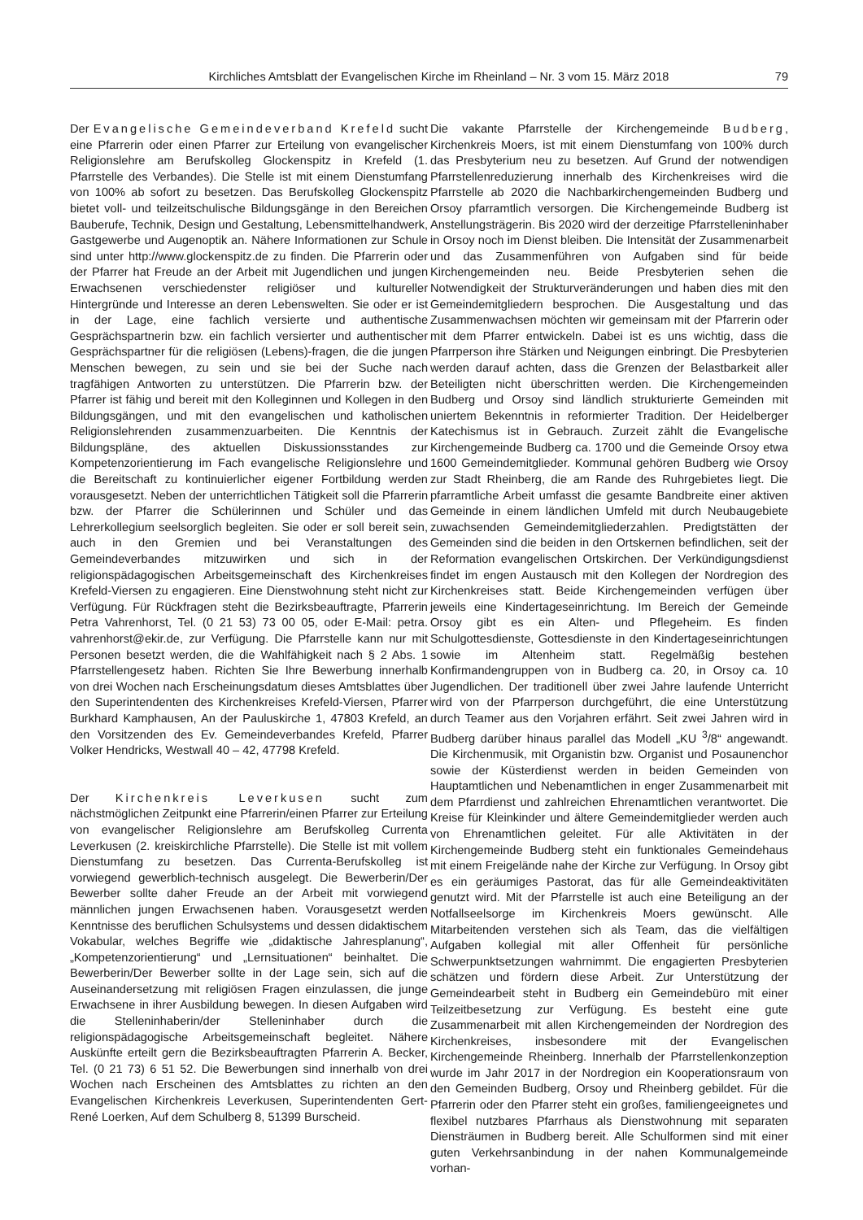Kirchliches Amtsblatt der Evangelischen Kirche im Rheinland – Nr. 3 vom 15. März 2018 79
Der Evangelische Gemeindeverband Krefeld sucht eine Pfarrerin oder einen Pfarrer zur Erteilung von evangelischer Religionslehre am Berufskolleg Glockenspitz in Krefeld (1. Pfarrstelle des Verbandes). Die Stelle ist mit einem Dienstumfang von 100% ab sofort zu besetzen. Das Berufskolleg Glockenspitz bietet voll- und teilzeitschulische Bildungsgänge in den Bereichen Bauberufe, Technik, Design und Gestaltung, Lebensmittelhandwerk, Gastgewerbe und Augenoptik an. Nähere Informationen zur Schule sind unter http://www.glockenspitz.de zu finden. Die Pfarrerin oder der Pfarrer hat Freude an der Arbeit mit Jugendlichen und jungen Erwachsenen verschiedenster religiöser und kultureller Hintergründe und Interesse an deren Lebenswelten. Sie oder er ist in der Lage, eine fachlich versierte und authentische Gesprächspartnerin bzw. ein fachlich versierter und authentischer Gesprächspartner für die religiösen (Lebens)-fragen, die die jungen Menschen bewegen, zu sein und sie bei der Suche nach tragfähigen Antworten zu unterstützen. Die Pfarrerin bzw. der Pfarrer ist fähig und bereit mit den Kolleginnen und Kollegen in den Bildungsgängen, und mit den evangelischen und katholischen Religionslehrenden zusammenzuarbeiten. Die Kenntnis der Bildungspläne, des aktuellen Diskussionsstandes zur Kompetenzorientierung im Fach evangelische Religionslehre und die Bereitschaft zu kontinuierlicher eigener Fortbildung werden vorausgesetzt. Neben der unterrichtlichen Tätigkeit soll die Pfarrerin bzw. der Pfarrer die Schülerinnen und Schüler und das Lehrerkollegium seelsorglich begleiten. Sie oder er soll bereit sein, auch in den Gremien und bei Veranstaltungen des Gemeindeverbandes mitzuwirken und sich in der religionspädagogischen Arbeitsgemeinschaft des Kirchenkreises Krefeld-Viersen zu engagieren. Eine Dienstwohnung steht nicht zur Verfügung. Für Rückfragen steht die Bezirksbeauftragte, Pfarrerin Petra Vahrenhorst, Tel. (0 21 53) 73 00 05, oder E-Mail: petra. vahrenhorst@ekir.de, zur Verfügung. Die Pfarrstelle kann nur mit Personen besetzt werden, die die Wahlfähigkeit nach § 2 Abs. 1 Pfarrstellengesetz haben. Richten Sie Ihre Bewerbung innerhalb von drei Wochen nach Erscheinungsdatum dieses Amtsblattes über den Superintendenten des Kirchenkreises Krefeld-Viersen, Pfarrer Burkhard Kamphausen, An der Pauluskirche 1, 47803 Krefeld, an den Vorsitzenden des Ev. Gemeindeverbandes Krefeld, Pfarrer Volker Hendricks, Westwall 40 – 42, 47798 Krefeld.
Der Kirchenkreis Leverkusen sucht zum nächstmöglichen Zeitpunkt eine Pfarrerin/einen Pfarrer zur Erteilung von evangelischer Religionslehre am Berufskolleg Currenta Leverkusen (2. kreiskirchliche Pfarrstelle). Die Stelle ist mit vollem Dienstumfang zu besetzen. Das Currenta-Berufskolleg ist vorwiegend gewerblich-technisch ausgelegt. Die Bewerberin/Der Bewerber sollte daher Freude an der Arbeit mit vorwiegend männlichen jungen Erwachsenen haben. Vorausgesetzt werden Kenntnisse des beruflichen Schulsystems und dessen didaktischem Vokabular, welches Begriffe wie „didaktische Jahresplanung“, „Kompetenzorientierung“ und „Lernsituationen“ beinhaltet. Die Bewerberin/Der Bewerber sollte in der Lage sein, sich auf die Auseinandersetzung mit religiösen Fragen einzulassen, die junge Erwachsene in ihrer Ausbildung bewegen. In diesen Aufgaben wird die Stelleninhaberin/der Stelleninhaber durch die religionspädagogische Arbeitsgemeinschaft begleitet. Nähere Auskünfte erteilt gern die Bezirksbeauftragten Pfarrerin A. Becker, Tel. (0 21 73) 6 51 52. Die Bewerbungen sind innerhalb von drei Wochen nach Erscheinen des Amtsblattes zu richten an den Evangelischen Kirchenkreis Leverkusen, Superintendenten Gert-René Loerken, Auf dem Schulberg 8, 51399 Burscheid.
Die vakante Pfarrstelle der Kirchengemeinde Budberg, Kirchenkreis Moers, ist mit einem Dienstumfang von 100% durch das Presbyterium neu zu besetzen. Auf Grund der notwendigen Pfarrstellenreduzierung innerhalb des Kirchenkreises wird die Pfarrstelle ab 2020 die Nachbarkirchengemeinden Budberg und Orsoy pfarramtlich versorgen. Die Kirchengemeinde Budberg ist Anstellungsträgerin. Bis 2020 wird der derzeitige Pfarrstelleninhaber in Orsoy noch im Dienst bleiben. Die Intensität der Zusammenarbeit und das Zusammenführen von Aufgaben sind für beide Kirchengemeinden neu. Beide Presbyterien sehen die Notwendigkeit der Strukturveränderungen und haben dies mit den Gemeindemitgliedern besprochen. Die Ausgestaltung und das Zusammenwachsen möchten wir gemeinsam mit der Pfarrerin oder mit dem Pfarrer entwickeln. Dabei ist es uns wichtig, dass die Pfarrperson ihre Stärken und Neigungen einbringt. Die Presbyterien werden darauf achten, dass die Grenzen der Belastbarkeit aller Beteiligten nicht überschritten werden. Die Kirchengemeinden Budberg und Orsoy sind ländlich strukturierte Gemeinden mit uniertem Bekenntnis in reformierter Tradition. Der Heidelberger Katechismus ist in Gebrauch. Zurzeit zählt die Evangelische Kirchengemeinde Budberg ca. 1700 und die Gemeinde Orsoy etwa 1600 Gemeindemitglieder. Kommunal gehören Budberg wie Orsoy zur Stadt Rheinberg, die am Rande des Ruhrgebietes liegt. Die pfarramtliche Arbeit umfasst die gesamte Bandbreite einer aktiven Gemeinde in einem ländlichen Umfeld mit durch Neubaugebiete zuwachsenden Gemeindemitgliederzahlen. Predigtstätten der Gemeinden sind die beiden in den Ortskernen befindlichen, seit der Reformation evangelischen Ortskirchen. Der Verkündigungsdienst findet im engen Austausch mit den Kollegen der Nordregion des Kirchenkreises statt. Beide Kirchengemeinden verfügen über jeweils eine Kindertageseinrichtung. Im Bereich der Gemeinde Orsoy gibt es ein Alten- und Pflegeheim. Es finden Schulgottesdienste, Gottesdienste in den Kindertageseinrichtungen sowie im Altenheim statt. Regelmäßig bestehen Konfirmandengruppen von in Budberg ca. 20, in Orsoy ca. 10 Jugendlichen. Der traditionell über zwei Jahre laufende Unterricht wird von der Pfarrperson durchgeführt, die eine Unterstützung durch Teamer aus den Vorjahren erfährt. Seit zwei Jahren wird in Budberg darüber hinaus parallel das Modell „KU <sup>3</sup>/8“ angewandt. Die Kirchenmusik, mit Organistin bzw. Organist und Posaunenchor sowie der Küsterdienst werden in beiden Gemeinden von Hauptamtlichen und Nebenamtlichen in enger Zusammenarbeit mit dem Pfarrdienst und zahlreichen Ehrenamtlichen verantwortet. Die Kreise für Kleinkinder und ältere Gemeindemitglieder werden auch von Ehrenamtlichen geleitet. Für alle Aktivitäten in der Kirchengemeinde Budberg steht ein funktionales Gemeindehaus mit einem Freigelände nahe der Kirche zur Verfügung. In Orsoy gibt es ein geräumiges Pastorat, das für alle Gemeindeaktivitäten genutzt wird. Mit der Pfarrstelle ist auch eine Beteiligung an der Notfallseelsorge im Kirchenkreis Moers gewünscht. Alle Mitarbeitenden verstehen sich als Team, das die vielfältigen Aufgaben kollegial mit aller Offenheit für persönliche Schwerpunktsetzungen wahrnimmt. Die engagierten Presbyterien schätzen und fördern diese Arbeit. Zur Unterstützung der Gemeindearbeit steht in Budberg ein Gemeindebüro mit einer Teilzeitbesetzung zur Verfügung. Es besteht eine gute Zusammenarbeit mit allen Kirchengemeinden der Nordregion des Kirchenkreises, insbesondere mit der Evangelischen Kirchengemeinde Rheinberg. Innerhalb der Pfarrstellenkonzeption wurde im Jahr 2017 in der Nordregion ein Kooperationsraum von den Gemeinden Budberg, Orsoy und Rheinberg gebildet. Für die Pfarrerin oder den Pfarrer steht ein großes, familiengeeignetes und flexibel nutzbares Pfarrhaus als Dienstwohnung mit separaten Diensträumen in Budberg bereit. Alle Schulformen sind mit einer guten Verkehrsanbindung in der nahen Kommunalgemeinde vorhan-